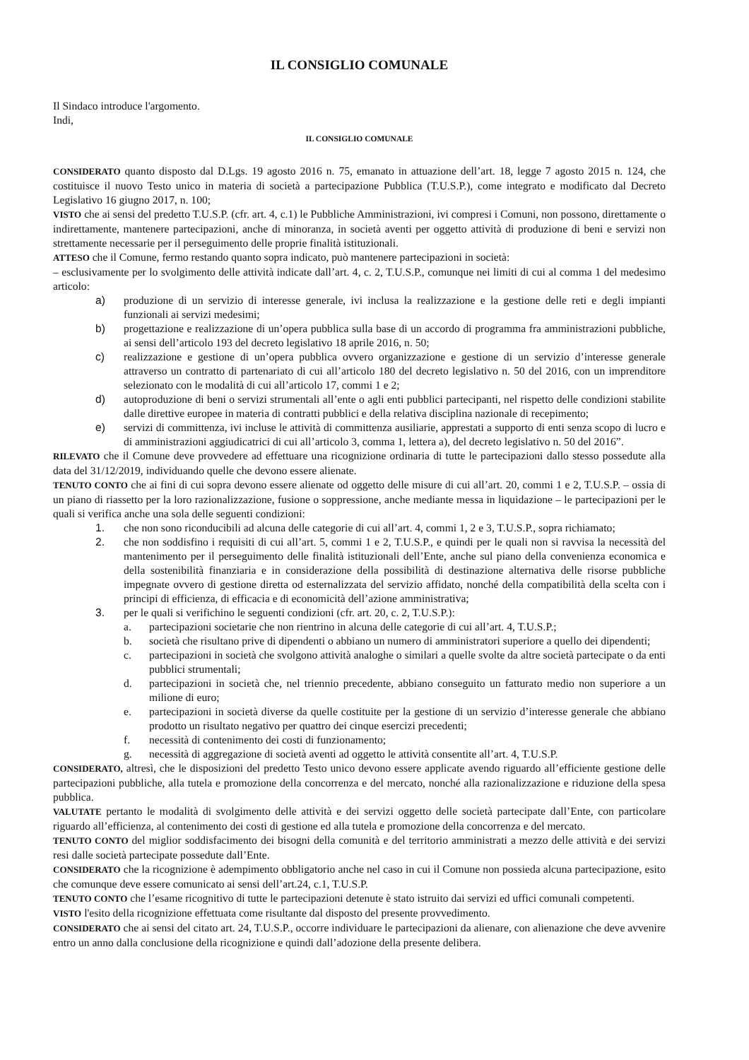IL CONSIGLIO COMUNALE
Il Sindaco introduce l'argomento.
Indi,
IL CONSIGLIO COMUNALE
CONSIDERATO quanto disposto dal D.Lgs. 19 agosto 2016 n. 75, emanato in attuazione dell’art. 18, legge 7 agosto 2015 n. 124, che costituisce il nuovo Testo unico in materia di società a partecipazione Pubblica (T.U.S.P.), come integrato e modificato dal Decreto Legislativo 16 giugno 2017, n. 100;
VISTO che ai sensi del predetto T.U.S.P. (cfr. art. 4, c.1) le Pubbliche Amministrazioni, ivi compresi i Comuni, non possono, direttamente o indirettamente, mantenere partecipazioni, anche di minoranza, in società aventi per oggetto attività di produzione di beni e servizi non strettamente necessarie per il perseguimento delle proprie finalità istituzionali.
ATTESO che il Comune, fermo restando quanto sopra indicato, può mantenere partecipazioni in società:
– esclusivamente per lo svolgimento delle attività indicate dall’art. 4, c. 2, T.U.S.P., comunque nei limiti di cui al comma 1 del medesimo articolo:
a) produzione di un servizio di interesse generale, ivi inclusa la realizzazione e la gestione delle reti e degli impianti funzionali ai servizi medesimi;
b) progettazione e realizzazione di un’opera pubblica sulla base di un accordo di programma fra amministrazioni pubbliche, ai sensi dell’articolo 193 del decreto legislativo 18 aprile 2016, n. 50;
c) realizzazione e gestione di un’opera pubblica ovvero organizzazione e gestione di un servizio d’interesse generale attraverso un contratto di partenariato di cui all’articolo 180 del decreto legislativo n. 50 del 2016, con un imprenditore selezionato con le modalità di cui all’articolo 17, commi 1 e 2;
d) autoproduzione di beni o servizi strumentali all’ente o agli enti pubblici partecipanti, nel rispetto delle condizioni stabilite dalle direttive europee in materia di contratti pubblici e della relativa disciplina nazionale di recepimento;
e) servizi di committenza, ivi incluse le attività di committenza ausiliarie, apprestati a supporto di enti senza scopo di lucro e di amministrazioni aggiudicatrici di cui all’articolo 3, comma 1, lettera a), del decreto legislativo n. 50 del 2016”.
RILEVATO che il Comune deve provvedere ad effettuare una ricognizione ordinaria di tutte le partecipazioni dallo stesso possedute alla data del 31/12/2019, individuando quelle che devono essere alienate.
TENUTO CONTO che ai fini di cui sopra devono essere alienate od oggetto delle misure di cui all’art. 20, commi 1 e 2, T.U.S.P. – ossia di un piano di riassetto per la loro razionalizzazione, fusione o soppressione, anche mediante messa in liquidazione – le partecipazioni per le quali si verifica anche una sola delle seguenti condizioni:
1. che non sono riconducibili ad alcuna delle categorie di cui all’art. 4, commi 1, 2 e 3, T.U.S.P., sopra richiamato;
2. che non soddisfino i requisiti di cui all’art. 5, commi 1 e 2, T.U.S.P., e quindi per le quali non si ravvisa la necessità del mantenimento per il perseguimento delle finalità istituzionali dell’Ente, anche sul piano della convenienza economica e della sostenibilità finanziaria e in considerazione della possibilità di destinazione alternativa delle risorse pubbliche impegnate ovvero di gestione diretta od esternalizzata del servizio affidato, nonché della compatibilità della scelta con i principi di efficienza, di efficacia e di economicità dell’azione amministrativa;
3. per le quali si verifichino le seguenti condizioni (cfr. art. 20, c. 2, T.U.S.P.):
a. partecipazioni societarie che non rientrino in alcuna delle categorie di cui all’art. 4, T.U.S.P.;
b. società che risultano prive di dipendenti o abbiano un numero di amministratori superiore a quello dei dipendenti;
c. partecipazioni in società che svolgono attività analoghe o similari a quelle svolte da altre società partecipate o da enti pubblici strumentali;
d. partecipazioni in società che, nel triennio precedente, abbiano conseguito un fatturato medio non superiore a un milione di euro;
e. partecipazioni in società diverse da quelle costituite per la gestione di un servizio d’interesse generale che abbiano prodotto un risultato negativo per quattro dei cinque esercizi precedenti;
f. necessità di contenimento dei costi di funzionamento;
g. necessità di aggregazione di società aventi ad oggetto le attività consentite all’art. 4, T.U.S.P.
CONSIDERATO, altresì, che le disposizioni del predetto Testo unico devono essere applicate avendo riguardo all’efficiente gestione delle partecipazioni pubbliche, alla tutela e promozione della concorrenza e del mercato, nonché alla razionalizzazione e riduzione della spesa pubblica.
VALUTATE pertanto le modalità di svolgimento delle attività e dei servizi oggetto delle società partecipate dall’Ente, con particolare riguardo all’efficienza, al contenimento dei costi di gestione ed alla tutela e promozione della concorrenza e del mercato.
TENUTO CONTO del miglior soddisfacimento dei bisogni della comunità e del territorio amministrati a mezzo delle attività e dei servizi resi dalle società partecipate possedute dall’Ente.
CONSIDERATO che la ricognizione è adempimento obbligatorio anche nel caso in cui il Comune non possieda alcuna partecipazione, esito che comunque deve essere comunicato ai sensi dell’art.24, c.1, T.U.S.P.
TENUTO CONTO che l’esame ricognitivo di tutte le partecipazioni detenute è stato istruito dai servizi ed uffici comunali competenti.
VISTO l'esito della ricognizione effettuata come risultante dal disposto del presente provvedimento.
CONSIDERATO che ai sensi del citato art. 24, T.U.S.P., occorre individuare le partecipazioni da alienare, con alienazione che deve avvenire entro un anno dalla conclusione della ricognizione e quindi dall’adozione della presente delibera.